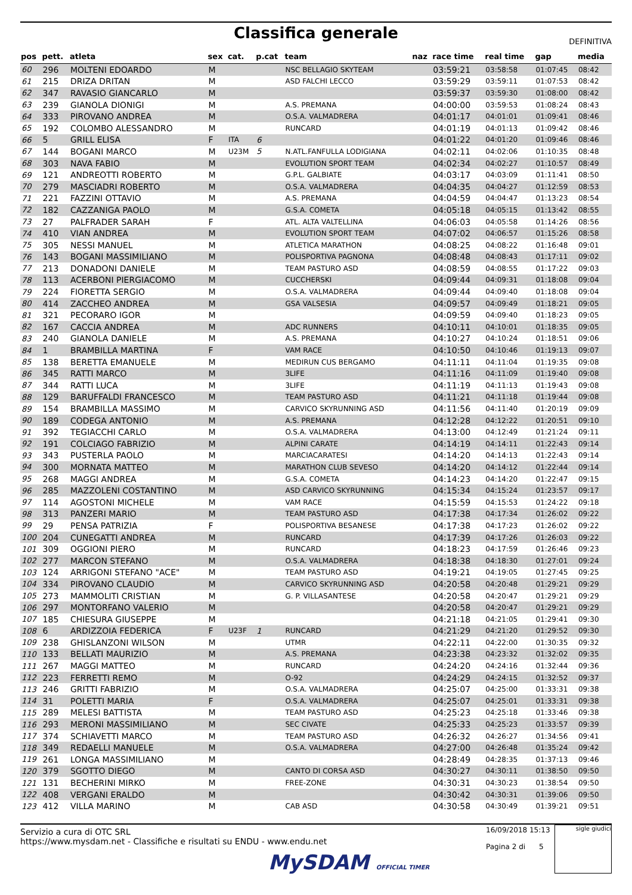Classifica generale
DEFINITIVA
| pos | pett. | atleta | sex | cat. | p.cat | team | naz | race time | real time | gap | media |
| --- | --- | --- | --- | --- | --- | --- | --- | --- | --- | --- | --- |
| 60 | 296 | MOLTENI EDOARDO | M | | | NSC BELLAGIO SKYTEAM | | 03:59:21 | 03:58:58 | 01:07:45 | 08:42 |
| 61 | 215 | DRIZA DRITAN | M | | | ASD FALCHI LECCO | | 03:59:29 | 03:59:11 | 01:07:53 | 08:42 |
| 62 | 347 | RAVASIO GIANCARLO | M | | | | | 03:59:37 | 03:59:30 | 01:08:00 | 08:42 |
| 63 | 239 | GIANOLA DIONIGI | M | | | A.S. PREMANA | | 04:00:00 | 03:59:53 | 01:08:24 | 08:43 |
| 64 | 333 | PIROVANO ANDREA | M | | | O.S.A. VALMADRERA | | 04:01:17 | 04:01:01 | 01:09:41 | 08:46 |
| 65 | 192 | COLOMBO ALESSANDRO | M | | | RUNCARD | | 04:01:19 | 04:01:13 | 01:09:42 | 08:46 |
| 66 | 5 | GRILL ELISA | F | ITA | 6 | | | 04:01:22 | 04:01:20 | 01:09:46 | 08:46 |
| 67 | 144 | BOGANI MARCO | M | U23M | 5 | N.ATL.FANFULLA LODIGIANA | | 04:02:11 | 04:02:06 | 01:10:35 | 08:48 |
| 68 | 303 | NAVA FABIO | M | | | EVOLUTION SPORT TEAM | | 04:02:34 | 04:02:27 | 01:10:57 | 08:49 |
| 69 | 121 | ANDREOTTI ROBERTO | M | | | G.P.L. GALBIATE | | 04:03:17 | 04:03:09 | 01:11:41 | 08:50 |
| 70 | 279 | MASCIADRI ROBERTO | M | | | O.S.A. VALMADRERA | | 04:04:35 | 04:04:27 | 01:12:59 | 08:53 |
| 71 | 221 | FAZZINI OTTAVIO | M | | | A.S. PREMANA | | 04:04:59 | 04:04:47 | 01:13:23 | 08:54 |
| 72 | 182 | CAZZANIGA PAOLO | M | | | G.S.A. COMETA | | 04:05:18 | 04:05:15 | 01:13:42 | 08:55 |
| 73 | 27 | PALFRADER SARAH | F | | | ATL. ALTA VALTELLINA | | 04:06:03 | 04:05:58 | 01:14:26 | 08:56 |
| 74 | 410 | VIAN ANDREA | M | | | EVOLUTION SPORT TEAM | | 04:07:02 | 04:06:57 | 01:15:26 | 08:58 |
| 75 | 305 | NESSI MANUEL | M | | | ATLETICA MARATHON | | 04:08:25 | 04:08:22 | 01:16:48 | 09:01 |
| 76 | 143 | BOGANI MASSIMILIANO | M | | | POLISPORTIVA PAGNONA | | 04:08:48 | 04:08:43 | 01:17:11 | 09:02 |
| 77 | 213 | DONADONI DANIELE | M | | | TEAM PASTURO ASD | | 04:08:59 | 04:08:55 | 01:17:22 | 09:03 |
| 78 | 113 | ACERBONI PIERGIACOMO | M | | | CUCCHERSKI | | 04:09:44 | 04:09:31 | 01:18:08 | 09:04 |
| 79 | 224 | FIORETTA SERGIO | M | | | O.S.A. VALMADRERA | | 04:09:44 | 04:09:40 | 01:18:08 | 09:04 |
| 80 | 414 | ZACCHEO ANDREA | M | | | GSA VALSESIA | | 04:09:57 | 04:09:49 | 01:18:21 | 09:05 |
| 81 | 321 | PECORARO IGOR | M | | | | | 04:09:59 | 04:09:40 | 01:18:23 | 09:05 |
| 82 | 167 | CACCIA ANDREA | M | | | ADC RUNNERS | | 04:10:11 | 04:10:01 | 01:18:35 | 09:05 |
| 83 | 240 | GIANOLA DANIELE | M | | | A.S. PREMANA | | 04:10:27 | 04:10:24 | 01:18:51 | 09:06 |
| 84 | 1 | BRAMBILLA MARTINA | F | | | VAM RACE | | 04:10:50 | 04:10:46 | 01:19:13 | 09:07 |
| 85 | 138 | BERETTA EMANUELE | M | | | MEDIRUN CUS BERGAMO | | 04:11:11 | 04:11:04 | 01:19:35 | 09:08 |
| 86 | 345 | RATTI MARCO | M | | | 3LIFE | | 04:11:16 | 04:11:09 | 01:19:40 | 09:08 |
| 87 | 344 | RATTI LUCA | M | | | 3LIFE | | 04:11:19 | 04:11:13 | 01:19:43 | 09:08 |
| 88 | 129 | BARUFFALDI FRANCESCO | M | | | TEAM PASTURO ASD | | 04:11:21 | 04:11:18 | 01:19:44 | 09:08 |
| 89 | 154 | BRAMBILLA MASSIMO | M | | | CARVICO SKYRUNNING ASD | | 04:11:56 | 04:11:40 | 01:20:19 | 09:09 |
| 90 | 189 | CODEGA ANTONIO | M | | | A.S. PREMANA | | 04:12:28 | 04:12:22 | 01:20:51 | 09:10 |
| 91 | 392 | TEGIACCHI CARLO | M | | | O.S.A. VALMADRERA | | 04:13:00 | 04:12:49 | 01:21:24 | 09:11 |
| 92 | 191 | COLCIAGO FABRIZIO | M | | | ALPINI CARATE | | 04:14:19 | 04:14:11 | 01:22:43 | 09:14 |
| 93 | 343 | PUSTERLA PAOLO | M | | | MARCIACARATESI | | 04:14:20 | 04:14:13 | 01:22:43 | 09:14 |
| 94 | 300 | MORNATA MATTEO | M | | | MARATHON CLUB SEVESO | | 04:14:20 | 04:14:12 | 01:22:44 | 09:14 |
| 95 | 268 | MAGGI ANDREA | M | | | G.S.A. COMETA | | 04:14:23 | 04:14:20 | 01:22:47 | 09:15 |
| 96 | 285 | MAZZOLENI COSTANTINO | M | | | ASD CARVICO SKYRUNNING | | 04:15:34 | 04:15:24 | 01:23:57 | 09:17 |
| 97 | 114 | AGOSTONI MICHELE | M | | | VAM RACE | | 04:15:59 | 04:15:53 | 01:24:22 | 09:18 |
| 98 | 313 | PANZERI MARIO | M | | | TEAM PASTURO ASD | | 04:17:38 | 04:17:34 | 01:26:02 | 09:22 |
| 99 | 29 | PENSA PATRIZIA | F | | | POLISPORTIVA BESANESE | | 04:17:38 | 04:17:23 | 01:26:02 | 09:22 |
| 100 | 204 | CUNEGATTI ANDREA | M | | | RUNCARD | | 04:17:39 | 04:17:26 | 01:26:03 | 09:22 |
| 101 | 309 | OGGIONI PIERO | M | | | RUNCARD | | 04:18:23 | 04:17:59 | 01:26:46 | 09:23 |
| 102 | 277 | MARCON STEFANO | M | | | O.S.A. VALMADRERA | | 04:18:38 | 04:18:30 | 01:27:01 | 09:24 |
| 103 | 124 | ARRIGONI STEFANO "ACE" | M | | | TEAM PASTURO ASD | | 04:19:21 | 04:19:05 | 01:27:45 | 09:25 |
| 104 | 334 | PIROVANO CLAUDIO | M | | | CARVICO SKYRUNNING ASD | | 04:20:58 | 04:20:48 | 01:29:21 | 09:29 |
| 105 | 273 | MAMMOLITI CRISTIAN | M | | | G. P. VILLASANTESE | | 04:20:58 | 04:20:47 | 01:29:21 | 09:29 |
| 106 | 297 | MONTORFANO VALERIO | M | | | | | 04:20:58 | 04:20:47 | 01:29:21 | 09:29 |
| 107 | 185 | CHIESURA GIUSEPPE | M | | | | | 04:21:18 | 04:21:05 | 01:29:41 | 09:30 |
| 108 | 6 | ARDIZZOIA FEDERICA | F | U23F | 1 | RUNCARD | | 04:21:29 | 04:21:20 | 01:29:52 | 09:30 |
| 109 | 238 | GHISLANZONI WILSON | M | | | UTMR | | 04:22:11 | 04:22:00 | 01:30:35 | 09:32 |
| 110 | 133 | BELLATI MAURIZIO | M | | | A.S. PREMANA | | 04:23:38 | 04:23:32 | 01:32:02 | 09:35 |
| 111 | 267 | MAGGI MATTEO | M | | | RUNCARD | | 04:24:20 | 04:24:16 | 01:32:44 | 09:36 |
| 112 | 223 | FERRETTI REMO | M | | | O-92 | | 04:24:29 | 04:24:15 | 01:32:52 | 09:37 |
| 113 | 246 | GRITTI FABRIZIO | M | | | O.S.A. VALMADRERA | | 04:25:07 | 04:25:00 | 01:33:31 | 09:38 |
| 114 | 31 | POLETTI MARIA | F | | | O.S.A. VALMADRERA | | 04:25:07 | 04:25:01 | 01:33:31 | 09:38 |
| 115 | 289 | MELESI BATTISTA | M | | | TEAM PASTURO ASD | | 04:25:23 | 04:25:18 | 01:33:46 | 09:38 |
| 116 | 293 | MERONI MASSIMILIANO | M | | | SEC CIVATE | | 04:25:33 | 04:25:23 | 01:33:57 | 09:39 |
| 117 | 374 | SCHIAVETTI MARCO | M | | | TEAM PASTURO ASD | | 04:26:32 | 04:26:27 | 01:34:56 | 09:41 |
| 118 | 349 | REDAELLI MANUELE | M | | | O.S.A. VALMADRERA | | 04:27:00 | 04:26:48 | 01:35:24 | 09:42 |
| 119 | 261 | LONGA MASSIMILIANO | M | | | | | 04:28:49 | 04:28:35 | 01:37:13 | 09:46 |
| 120 | 379 | SGOTTO DIEGO | M | | | CANTO DI CORSA ASD | | 04:30:27 | 04:30:11 | 01:38:50 | 09:50 |
| 121 | 131 | BECHERINI MIRKO | M | | | FREE-ZONE | | 04:30:31 | 04:30:23 | 01:38:54 | 09:50 |
| 122 | 408 | VERGANI ERALDO | M | | | | | 04:30:42 | 04:30:31 | 01:39:06 | 09:50 |
| 123 | 412 | VILLA MARINO | M | | | CAB ASD | | 04:30:58 | 04:30:49 | 01:39:21 | 09:51 |
Servizio a cura di OTC SRL
https://www.mysdam.net - Classifiche e risultati su ENDU - www.endu.net
16/09/2018 15:13
Pagina 2 di 5
sigle giudici
MySDAM OFFICIAL TIMER